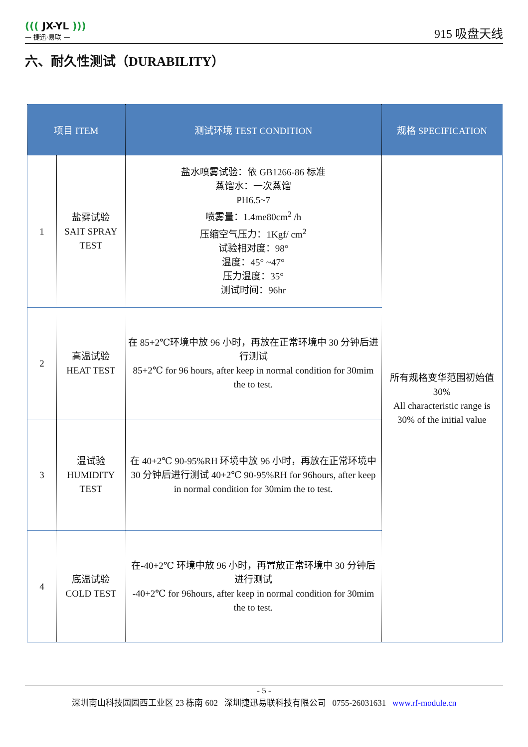((( JX-YL )))
— 捷迅·易联 —
915 吸盘天线
六、耐久性测试（DURABILITY）
| 项目 ITEM | | 测试环境 TEST CONDITION | 规格 SPECIFICATION |
| --- | --- | --- | --- |
| 1 | 盐雾试验 SAIT SPRAY TEST | 盐水喷雾试验：依 GB1266-86 标准 蒸馏水：一次蒸馏 PH6.5~7 喷雾量：1.4me80cm<sup>2</sup> /h 压缩空气压力：1Kgf/ cm<sup>2</sup> 试验相对度：98° 温度：45° ~47° 压力温度：35° 测试时间：96hr | 所有规格变华范围初始值 30% All characteristic range is 30% of the initial value |
| 2 | 高温试验 HEAT TEST | 在 85+2℃环境中放 96 小时，再放在正常环境中 30 分钟后进行测试 85+2℃ for 96 hours, after keep in normal condition for 30mim the to test. | |
| 3 | 温试验 HUMIDITY TEST | 在 40+2℃ 90-95%RH 环境中放 96 小时，再放在正常环境中 30 分钟后进行测试 40+2℃ 90-95%RH for 96hours, after keep in normal condition for 30mim the to test. | |
| 4 | 底温试验 COLD TEST | 在-40+2℃ 环境中放 96 小时，再置放正常环境中 30 分钟后进行测试 -40+2℃ for 96hours, after keep in normal condition for 30mim the to test. | |
- 5 -
深圳南山科技园园西工业区 23 栋南 602 深圳捷迅易联科技有限公司 0755-26031631 www.rf-module.cn